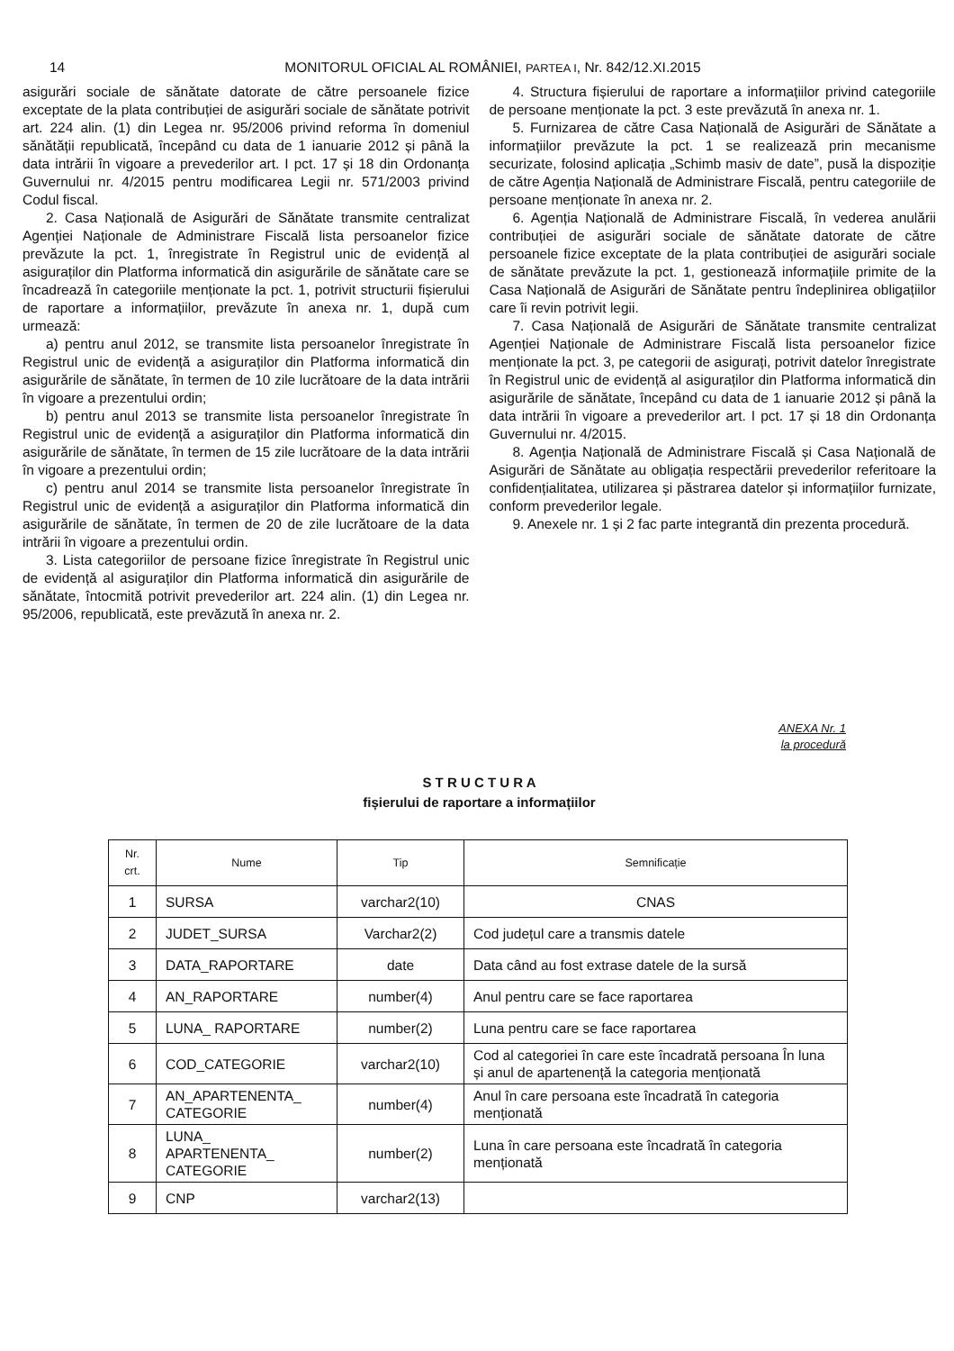14 MONITORUL OFICIAL AL ROMÂNIEI, PARTEA I, Nr. 842/12.XI.2015
asigurări sociale de sănătate datorate de către persoanele fizice exceptate de la plata contribuției de asigurări sociale de sănătate potrivit art. 224 alin. (1) din Legea nr. 95/2006 privind reforma în domeniul sănătății republicată, începând cu data de 1 ianuarie 2012 și până la data intrării în vigoare a prevederilor art. I pct. 17 și 18 din Ordonanța Guvernului nr. 4/2015 pentru modificarea Legii nr. 571/2003 privind Codul fiscal.
2. Casa Națională de Asigurări de Sănătate transmite centralizat Agenției Naționale de Administrare Fiscală lista persoanelor fizice prevăzute la pct. 1, înregistrate în Registrul unic de evidență al asiguraților din Platforma informatică din asigurările de sănătate care se încadrează în categoriile menționate la pct. 1, potrivit structurii fișierului de raportare a informațiilor, prevăzute în anexa nr. 1, după cum urmează:
a) pentru anul 2012, se transmite lista persoanelor înregistrate în Registrul unic de evidență a asiguraților din Platforma informatică din asigurările de sănătate, în termen de 10 zile lucrătoare de la data intrării în vigoare a prezentului ordin;
b) pentru anul 2013 se transmite lista persoanelor înregistrate în Registrul unic de evidență a asiguraților din Platforma informatică din asigurările de sănătate, în termen de 15 zile lucrătoare de la data intrării în vigoare a prezentului ordin;
c) pentru anul 2014 se transmite lista persoanelor înregistrate în Registrul unic de evidență a asiguraților din Platforma informatică din asigurările de sănătate, în termen de 20 de zile lucrătoare de la data intrării în vigoare a prezentului ordin.
3. Lista categoriilor de persoane fizice înregistrate în Registrul unic de evidență al asiguraților din Platforma informatică din asigurările de sănătate, întocmită potrivit prevederilor art. 224 alin. (1) din Legea nr. 95/2006, republicată, este prevăzută în anexa nr. 2.
4. Structura fișierului de raportare a informațiilor privind categoriile de persoane menționate la pct. 3 este prevăzută în anexa nr. 1.
5. Furnizarea de către Casa Națională de Asigurări de Sănătate a informațiilor prevăzute la pct. 1 se realizează prin mecanisme securizate, folosind aplicația „Schimb masiv de date”, pusă la dispoziție de către Agenția Națională de Administrare Fiscală, pentru categoriile de persoane menționate în anexa nr. 2.
6. Agenția Națională de Administrare Fiscală, în vederea anulării contribuției de asigurări sociale de sănătate datorate de către persoanele fizice exceptate de la plata contribuției de asigurări sociale de sănătate prevăzute la pct. 1, gestionează informațiile primite de la Casa Națională de Asigurări de Sănătate pentru îndeplinirea obligațiilor care îi revin potrivit legii.
7. Casa Națională de Asigurări de Sănătate transmite centralizat Agenției Naționale de Administrare Fiscală lista persoanelor fizice menționate la pct. 3, pe categorii de asigurați, potrivit datelor înregistrate în Registrul unic de evidență al asiguraților din Platforma informatică din asigurările de sănătate, începând cu data de 1 ianuarie 2012 și până la data intrării în vigoare a prevederilor art. I pct. 17 și 18 din Ordonanța Guvernului nr. 4/2015.
8. Agenția Națională de Administrare Fiscală și Casa Națională de Asigurări de Sănătate au obligația respectării prevederilor referitoare la confidențialitatea, utilizarea și păstrarea datelor și informațiilor furnizate, conform prevederilor legale.
9. Anexele nr. 1 și 2 fac parte integrantă din prezenta procedură.
ANEXA Nr. 1
la procedură
S T R U C T U R A
fișierului de raportare a informațiilor
| Nr. crt. | Nume | Tip | Semnificație |
| --- | --- | --- | --- |
| 1 | SURSA | varchar2(10) | CNAS |
| 2 | JUDET_SURSA | Varchar2(2) | Cod județul care a transmis datele |
| 3 | DATA_RAPORTARE | date | Data când au fost extrase datele de la sursă |
| 4 | AN_RAPORTARE | number(4) | Anul pentru care se face raportarea |
| 5 | LUNA_ RAPORTARE | number(2) | Luna pentru care se face raportarea |
| 6 | COD_CATEGORIE | varchar2(10) | Cod al categoriei în care este încadrată persoana În luna și anul de apartenență la categoria menționată |
| 7 | AN_APARTENENTA_ CATEGORIE | number(4) | Anul în care persoana este încadrată în categoria menționată |
| 8 | LUNA_ APARTENENTA_ CATEGORIE | number(2) | Luna în care persoana este încadrată în categoria menționată |
| 9 | CNP | varchar2(13) | |